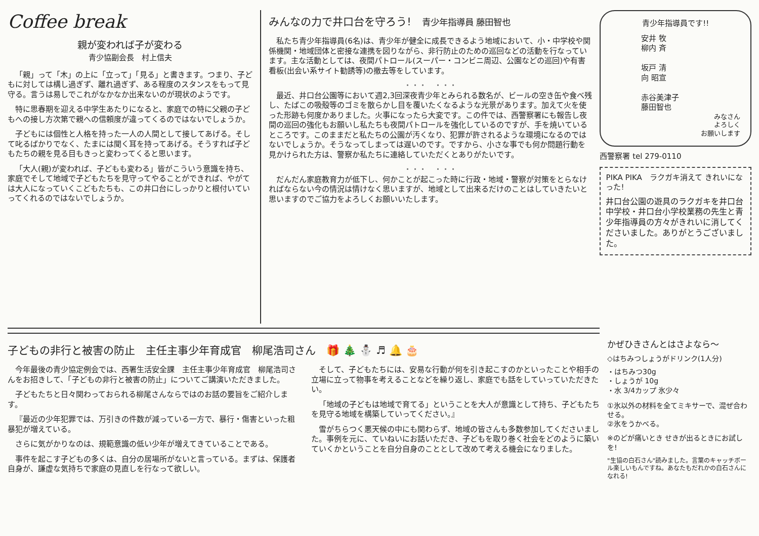Coffee break
親が変われば子が変わる
青少協副会長　村上信夫
「親」って「木」の上に「立って」「見る」と書きます。つまり、子どもに対しては構し過ぎず、離れ過ぎず、ある程度のスタンスをもって見守る。言うは易しでこれがなかなか出来ないのが現状のようです。
特に思春期を迎える中学生あたりになると、家庭での特に父親の子どもへの接し方次第で親への信頼度が違ってくるのではないでしょうか。
子どもには個性と人格を持った一人の人間として接してあげる。そして叱るばかりでなく、たまには聞く耳を持ってあげる。そうすれば子どもたちの親を見る目もきっと変わってくると思います。
「大人(親)が変われば、子どもも変わる」皆がこういう意識を持ち、家庭でそして地域で子どもたちを見守ってやることができれば、やがては大人になっていくこどもたちも、この井口台にしっかりと根付いていってくれるのではないでしょうか。
みんなの力で井口台を守ろう!　青少年指導員 藤田智也
私たち青少年指導員(6名)は、青少年が健全に成長できるよう地域において、小・中学校や関係機関・地域団体と密接な連携を図りながら、非行防止のための巡回などの活動を行なっています。主な活動としては、夜間パトロール(スーパー・コンビニ周辺、公園などの巡回)や有害看板(出会い系サイト勧誘等)の撤去等をしています。
・・・　・・・
最近、井口台公園等において週2,3回深夜青少年とみられる数名が、ビールの空き缶や食べ残し、たばこの吸殻等のゴミを散らかし目を覆いたくなるような光景があります。加えて火を使った形跡も何度かありました。火事になったら大変です。この件では、西警察署にも報告し夜間の巡回の強化もお願いし私たちも夜間パトロールを強化しているのですが、手を焼いているところです。このままだと私たちの公園が汚くなり、犯罪が許されるような環境になるのではないでしょうか。そうなってしまっては遅いのです。ですから、小さな事でも何か問題行動を見かけられた方は、警察か私たちに連絡していただくとありがたいです。
・・・　・・・
だんだん家庭教育力が低下し、何かことが起こった時に行政・地域・警察が対策をとらなければならない今の情況は情けなく思いますが、地域として出来るだけのことはしていきたいと思いますのでご協力をよろしくお願いいたします。
青少年指導員です!!
安井 牧
柳内 斉
坂戸 清
向 昭宣
赤谷美津子
藤田智也
みなさん
よろしく
お願いします
西警察署 tel 279-0110
PIKA PIKA　ラクガキ消えて きれいになった!
井口台公園の遊具のラクガキを井口台中学校・井口台小学校業務の先生と青少年指導員の方々がきれいに消してくださいました。ありがとうございました。
子どもの非行と被害の防止　主任主事少年育成官　柳尾浩司さん　🎁 🎄 ⛄ ♬ 🔔 🎂
今年最後の青少協定例会では、西署生活安全課　主任主事少年育成官　柳尾浩司さんをお招きして、「子どもの非行と被害の防止」についてご講演いただきました。
子どもたちと日々関わっておられる柳尾さんならではのお話の要旨をご紹介します。
『最近の少年犯罪では、万引きの件数が減っている一方で、暴行・傷害といった粗暴犯が増えている。
さらに気がかりなのは、規範意識の低い少年が増えてきていることである。
事件を起こす子どもの多くは、自分の居場所がないと言っている。まずは、保護者自身が、謙虚な気持ちで家庭の見直しを行なって欲しい。
そして、子どもたちには、安易な行動が何を引き起こすのかといったことや相手の立場に立って物事を考えることなどを繰り返し、家庭でも話をしていっていただきたい。
「地域の子どもは地域で育てる」ということを大人が意識として持ち、子どもたちを見守る地域を構築していってください。』
雪がちらつく悪天候の中にも関わらず、地域の皆さんも多数参加してくださいました。事例を元に、ていねいにお話いただき、子どもを取り巻く社会をどのように築いていくかということを自分自身のこととして改めて考える機会になりました。
かぜひきさんとはさよなら〜
◇はちみつしょうがドリンク(1人分)
・はちみつ30g
・しょうが 10g
・水 3/4カップ 氷少々
①氷以外の材料を全てミキサーで、混ぜ合わせる。
②氷をうかべる。
※のどが痛いとき せきが出るときにお試しを!
"生協の白石さん"読みました。言葉のキャッチボール楽しいもんですね。あなたもだれかの白石さんになれる!